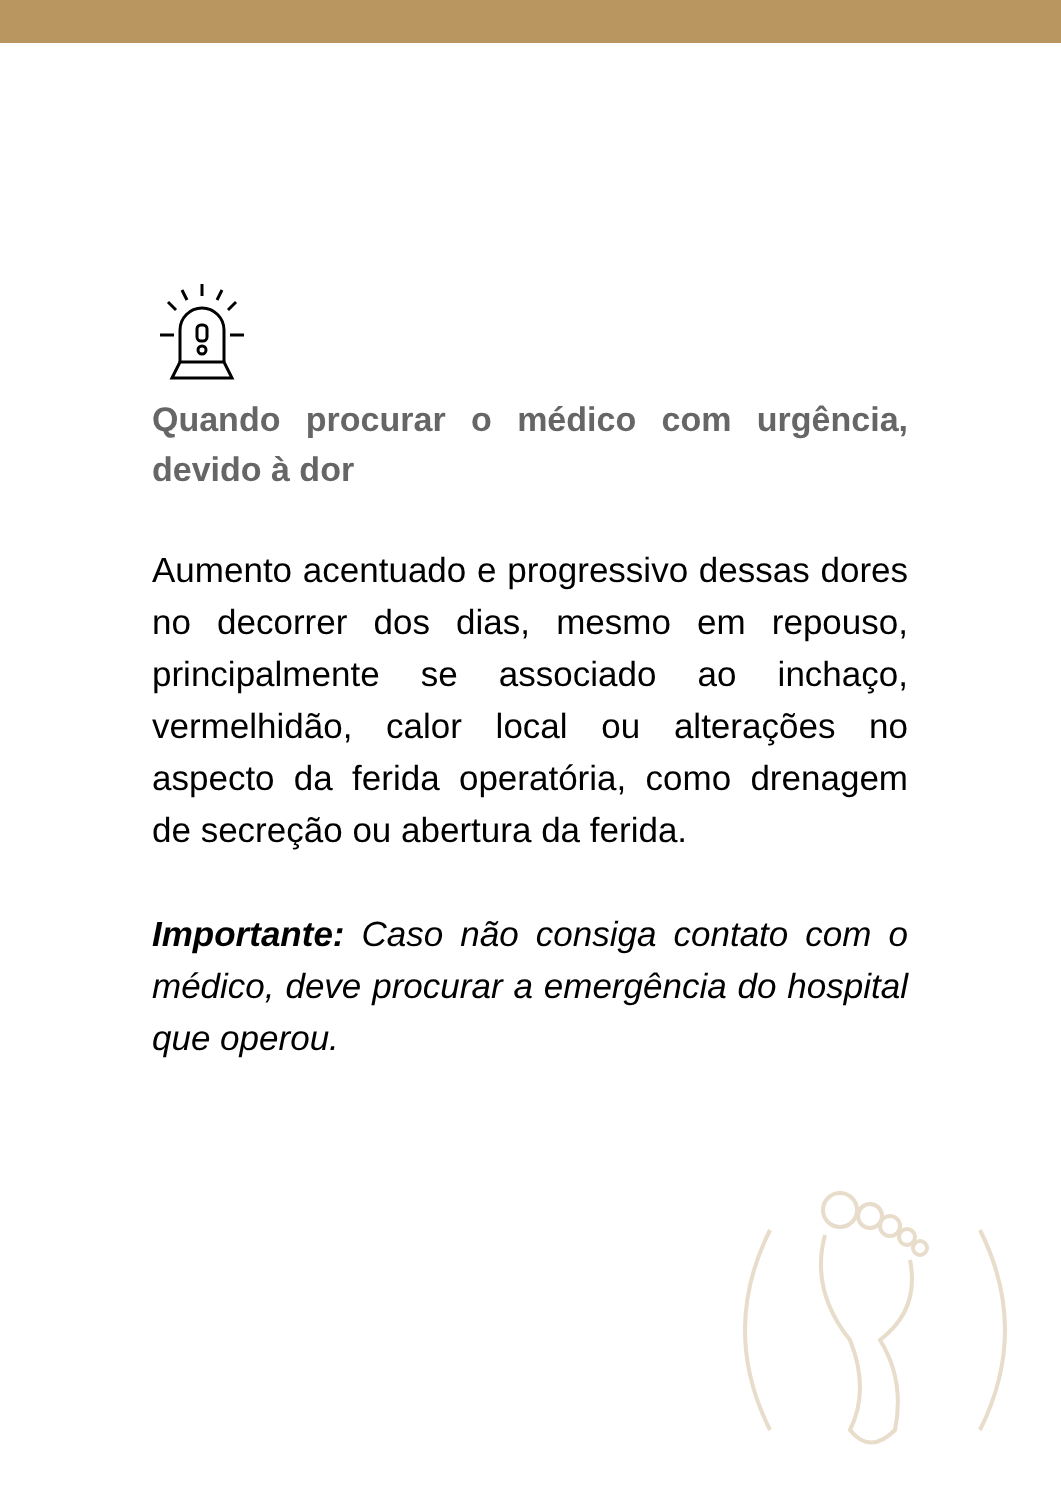Quando procurar o médico com urgência, devido à dor
Aumento acentuado e progressivo dessas dores no decorrer dos dias, mesmo em repouso, principalmente se associado ao inchaço, vermelhidão, calor local ou alterações no aspecto da ferida operatória, como drenagem de secreção ou abertura da ferida.
Importante: Caso não consiga contato com o médico, deve procurar a emergência do hospital que operou.